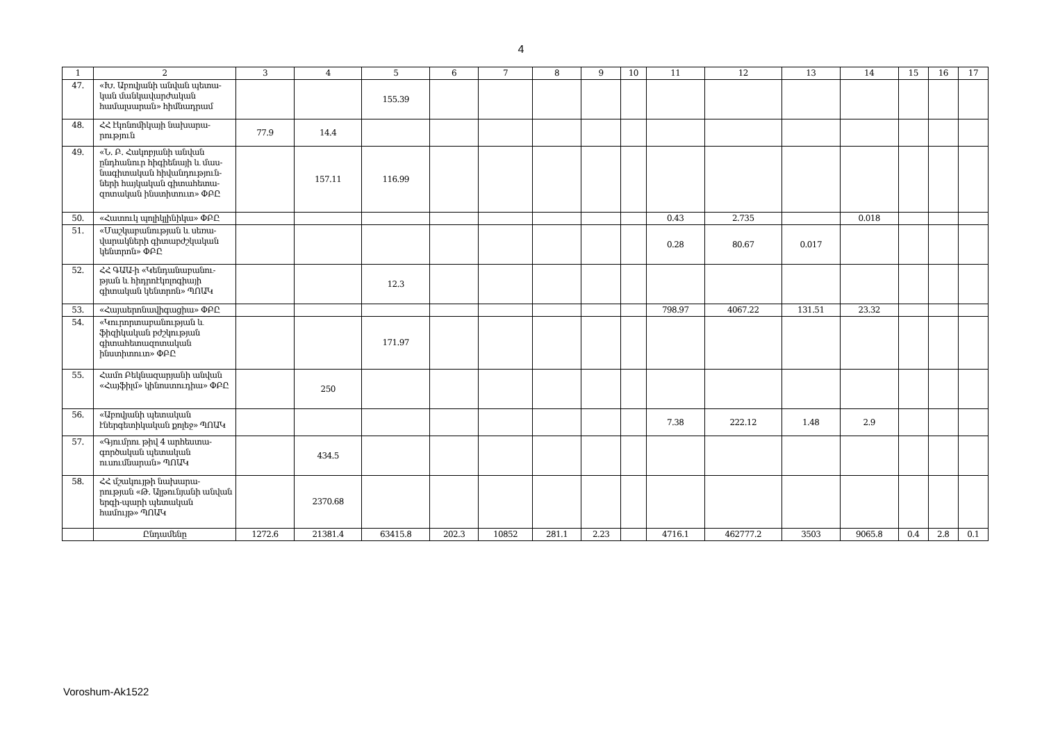4
| 1 | 2 | 3 | 4 | 5 | 6 | 7 | 8 | 9 | 10 | 11 | 12 | 13 | 14 | 15 | 16 | 17 |
| --- | --- | --- | --- | --- | --- | --- | --- | --- | --- | --- | --- | --- | --- | --- | --- | --- |
| 47. | «Խ. Աբովյանի անվան պետա-կան մանկավարժական համալսարան» հիմնադրամ | | | 155.39 | | | | | | | | | | | | |
| 48. | ՀՀ էկոնոմիկայի նախարա-րություն | 77.9 | 14.4 | | | | | | | | | | | | | |
| 49. | «Ն. Բ. Հակոբյանի անվան ընդհանուր հիգիենայի և մաս-նագիտական հիվանդություն-ների հայկական գիտահետա-զոտական ինստիտուտ» ՓԲԸ | | 157.11 | 116.99 | | | | | | | | | | | | |
| 50. | «Հատուկ պոլիկլինիկա» ՓԲԸ | | | | | | | | | 0.43 | 2.735 | | 0.018 | | | |
| 51. | «Մաշկաբանության և սեռա-վարակների գիտաբժշկական կենտրոն» ՓԲԸ | | | | | | | | | 0.28 | 80.67 | 0.017 | | | | |
| 52. | ՀՀ ԳԱԱ-ի «Կենդանաբանու-թյան և հիդրոէկոլոգիայի գիտական կենտրոն» ՊՈԱԿ | | | 12.3 | | | | | | | | | | | | |
| 53. | «Հայաերոնավիգացիա» ՓԲԸ | | | | | | | | | 798.97 | 4067.22 | 131.51 | 23.32 | | | |
| 54. | «Կուրորտաբանության և ֆիզիկական բժշկության գիտահետազոտական ինստիտուտ» ՓԲԸ | | | 171.97 | | | | | | | | | | | | |
| 55. | Համո Բեկնազարյանի անվան «Հայֆիլմ» կինոստուդիա» ՓԲԸ | | 250 | | | | | | | | | | | | | |
| 56. | «Աբովյանի պետական էներգետիկական քոլեջ» ՊՈԱԿ | | | | | | | | | 7.38 | 222.12 | 1.48 | 2.9 | | | |
| 57. | «Գյումրու թիվ 4 արհեստա-գործական պետական ուսումնարան» ՊՈԱԿ | | 434.5 | | | | | | | | | | | | | |
| 58. | ՀՀ մշակույթի նախարա-րության «Թ. Ալթունյանի անվան երգի-պարի պետական համույթ» ՊՈԱԿ | | 2370.68 | | | | | | | | | | | | | |
| | Ընդամենը | 1272.6 | 21381.4 | 63415.8 | 202.3 | 10852 | 281.1 | 2.23 | | 4716.1 | 462777.2 | 3503 | 9065.8 | 0.4 | 2.8 | 0.1 |
Voroshum-Ak1522